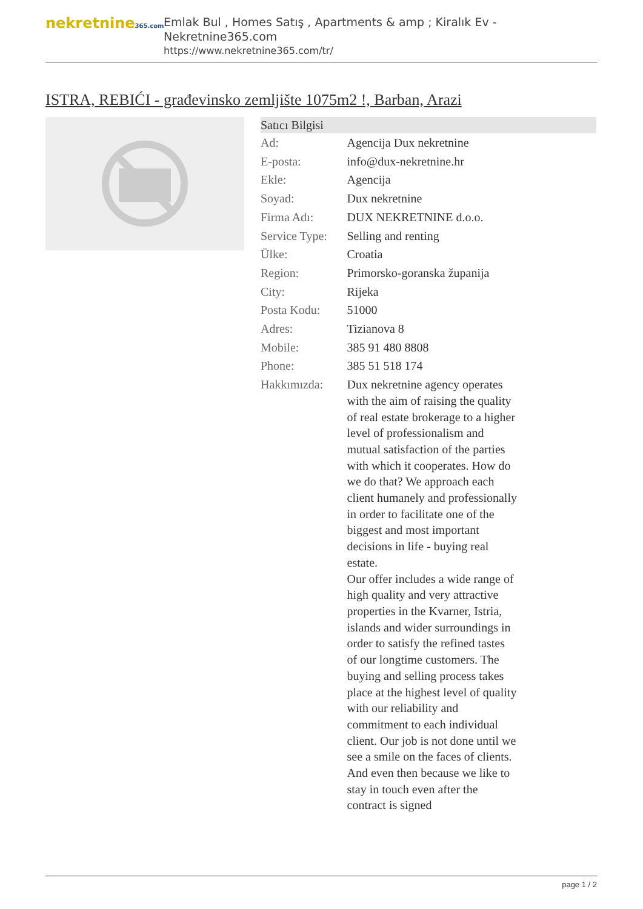nekretnine365.com
Emlak Bul , Homes Satış , Apartments & amp ; Kiralık Ev - Nekretnine365.com
https://www.nekretnine365.com/tr/
ISTRA, REBIĆI - građevinsko zemljište 1075m2 !, Barban, Arazi
| Satıcı Bilgisi | |
| --- | --- |
| Ad: | Agencija Dux nekretnine |
| E-posta: | info@dux-nekretnine.hr |
| Ekle: | Agencija |
| Soyad: | Dux nekretnine |
| Firma Adı: | DUX NEKRETNINE d.o.o. |
| Service Type: | Selling and renting |
| Ülke: | Croatia |
| Region: | Primorsko-goranska županija |
| City: | Rijeka |
| Posta Kodu: | 51000 |
| Adres: | Tizianova 8 |
| Mobile: | 385 91 480 8808 |
| Phone: | 385 51 518 174 |
| Hakkımızda: | Dux nekretnine agency operates with the aim of raising the quality of real estate brokerage to a higher level of professionalism and mutual satisfaction of the parties with which it cooperates. How do we do that? We approach each client humanely and professionally in order to facilitate one of the biggest and most important decisions in life - buying real estate. Our offer includes a wide range of high quality and very attractive properties in the Kvarner, Istria, islands and wider surroundings in order to satisfy the refined tastes of our longtime customers. The buying and selling process takes place at the highest level of quality with our reliability and commitment to each individual client. Our job is not done until we see a smile on the faces of clients. And even then because we like to stay in touch even after the contract is signed |
page 1 / 2